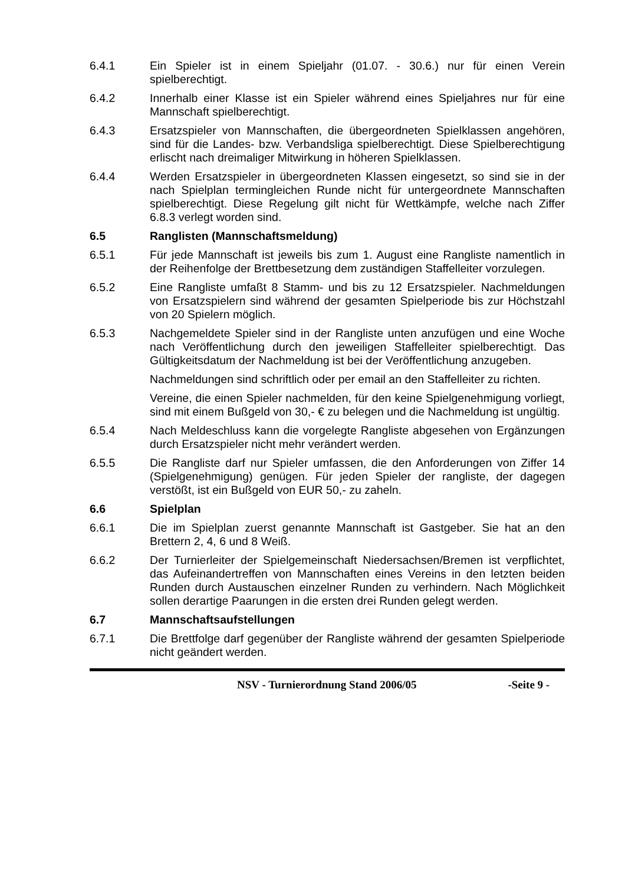6.4.1 Ein Spieler ist in einem Spieljahr (01.07. - 30.6.) nur für einen Verein spielberechtigt.
6.4.2 Innerhalb einer Klasse ist ein Spieler während eines Spieljahres nur für eine Mannschaft spielberechtigt.
6.4.3 Ersatzspieler von Mannschaften, die übergeordneten Spielklassen angehören, sind für die Landes- bzw. Verbandsliga spielberechtigt. Diese Spielberechtigung erlischt nach dreimaliger Mitwirkung in höheren Spielklassen.
6.4.4 Werden Ersatzspieler in übergeordneten Klassen eingesetzt, so sind sie in der nach Spielplan termingleichen Runde nicht für untergeordnete Mannschaften spielberechtigt. Diese Regelung gilt nicht für Wettkämpfe, welche nach Ziffer 6.8.3 verlegt worden sind.
6.5 Ranglisten (Mannschaftsmeldung)
6.5.1 Für jede Mannschaft ist jeweils bis zum 1. August eine Rangliste namentlich in der Reihenfolge der Brettbesetzung dem zuständigen Staffelleiter vorzulegen.
6.5.2 Eine Rangliste umfaßt 8 Stamm- und bis zu 12 Ersatzspieler. Nachmeldungen von Ersatzspielern sind während der gesamten Spielperiode bis zur Höchstzahl von 20 Spielern möglich.
6.5.3 Nachgemeldete Spieler sind in der Rangliste unten anzufügen und eine Woche nach Veröffentlichung durch den jeweiligen Staffelleiter spielberechtigt. Das Gültigkeitsdatum der Nachmeldung ist bei der Veröffentlichung anzugeben.
Nachmeldungen sind schriftlich oder per email an den Staffelleiter zu richten.
Vereine, die einen Spieler nachmelden, für den keine Spielgenehmigung vorliegt, sind mit einem Bußgeld von 30,- € zu belegen und die Nachmeldung ist ungültig.
6.5.4 Nach Meldeschluss kann die vorgelegte Rangliste abgesehen von Ergänzungen durch Ersatzspieler nicht mehr verändert werden.
6.5.5 Die Rangliste darf nur Spieler umfassen, die den Anforderungen von Ziffer 14 (Spielgenehmigung) genügen. Für jeden Spieler der rangliste, der dagegen verstößt, ist ein Bußgeld von EUR 50,- zu zaheln.
6.6 Spielplan
6.6.1 Die im Spielplan zuerst genannte Mannschaft ist Gastgeber. Sie hat an den Brettern 2, 4, 6 und 8 Weiß.
6.6.2 Der Turnierleiter der Spielgemeinschaft Niedersachsen/Bremen ist verpflichtet, das Aufeinandertreffen von Mannschaften eines Vereins in den letzten beiden Runden durch Austauschen einzelner Runden zu verhindern. Nach Möglichkeit sollen derartige Paarungen in die ersten drei Runden gelegt werden.
6.7 Mannschaftsaufstellungen
6.7.1 Die Brettfolge darf gegenüber der Rangliste während der gesamten Spielperiode nicht geändert werden.
NSV - Turnierordnung Stand 2006/05 -Seite 9 -